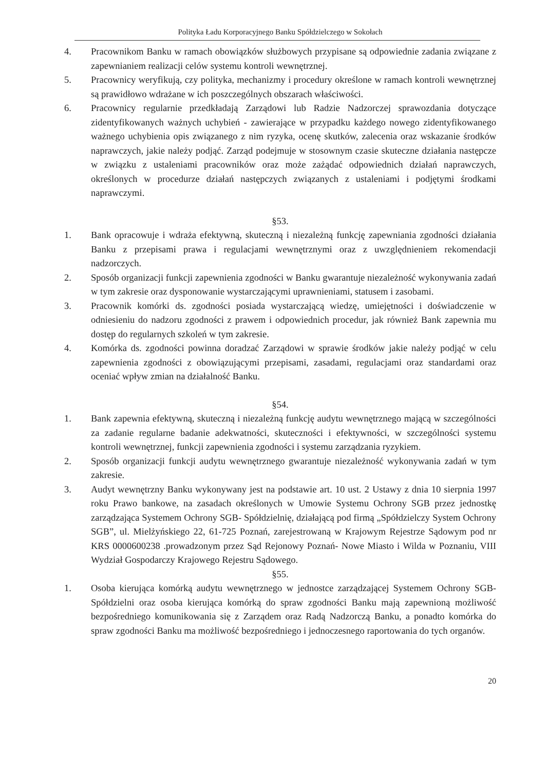Polityka Ładu Korporacyjnego Banku Spółdzielczego w Sokołach
4. Pracownikom Banku w ramach obowiązków służbowych przypisane są odpowiednie zadania związane z zapewnianiem realizacji celów systemu kontroli wewnętrznej.
5. Pracownicy weryfikują, czy polityka, mechanizmy i procedury określone w ramach kontroli wewnętrznej są prawidłowo wdrażane w ich poszczególnych obszarach właściwości.
6. Pracownicy regularnie przedkładają Zarządowi lub Radzie Nadzorczej sprawozdania dotyczące zidentyfikowanych ważnych uchybień - zawierające w przypadku każdego nowego zidentyfikowanego ważnego uchybienia opis związanego z nim ryzyka, ocenę skutków, zalecenia oraz wskazanie środków naprawczych, jakie należy podjąć. Zarząd podejmuje w stosownym czasie skuteczne działania następcze w związku z ustaleniami pracowników oraz może zażądać odpowiednich działań naprawczych, określonych w procedurze działań następczych związanych z ustaleniami i podjętymi środkami naprawczymi.
§53.
1. Bank opracowuje i wdraża efektywną, skuteczną i niezależną funkcję zapewniania zgodności działania Banku z przepisami prawa i regulacjami wewnętrznymi oraz z uwzględnieniem rekomendacji nadzorczych.
2. Sposób organizacji funkcji zapewnienia zgodności w Banku gwarantuje niezależność wykonywania zadań w tym zakresie oraz dysponowanie wystarczającymi uprawnieniami, statusem i zasobami.
3. Pracownik komórki ds. zgodności posiada wystarczającą wiedzę, umiejętności i doświadczenie w odniesieniu do nadzoru zgodności z prawem i odpowiednich procedur, jak również Bank zapewnia mu dostęp do regularnych szkoleń w tym zakresie.
4. Komórka ds. zgodności powinna doradzać Zarządowi w sprawie środków jakie należy podjąć w celu zapewnienia zgodności z obowiązującymi przepisami, zasadami, regulacjami oraz standardami oraz oceniać wpływ zmian na działalność Banku.
§54.
1. Bank zapewnia efektywną, skuteczną i niezależną funkcję audytu wewnętrznego mającą w szczególności za zadanie regularne badanie adekwatności, skuteczności i efektywności, w szczególności systemu kontroli wewnętrznej, funkcji zapewnienia zgodności i systemu zarządzania ryzykiem.
2. Sposób organizacji funkcji audytu wewnętrznego gwarantuje niezależność wykonywania zadań w tym zakresie.
3. Audyt wewnętrzny Banku wykonywany jest na podstawie art. 10 ust. 2 Ustawy z dnia 10 sierpnia 1997 roku Prawo bankowe, na zasadach określonych w Umowie Systemu Ochrony SGB przez jednostkę zarządzająca Systemem Ochrony SGB- Spółdzielnię, działającą pod firmą „Spółdzielczy System Ochrony SGB”, ul. Mielżyńskiego 22, 61-725 Poznań, zarejestrowaną w Krajowym Rejestrze Sądowym pod nr KRS 0000600238 .prowadzonym przez Sąd Rejonowy Poznań- Nowe Miasto i Wilda w Poznaniu, VIII Wydział Gospodarczy Krajowego Rejestru Sądowego.
§55.
1. Osoba kierująca komórką audytu wewnętrznego w jednostce zarządzającej Systemem Ochrony SGB- Spółdzielni oraz osoba kierująca komórką do spraw zgodności Banku mają zapewnioną możliwość bezpośredniego komunikowania się z Zarządem oraz Radą Nadzorczą Banku, a ponadto komórka do spraw zgodności Banku ma możliwość bezpośredniego i jednoczesnego raportowania do tych organów.
20